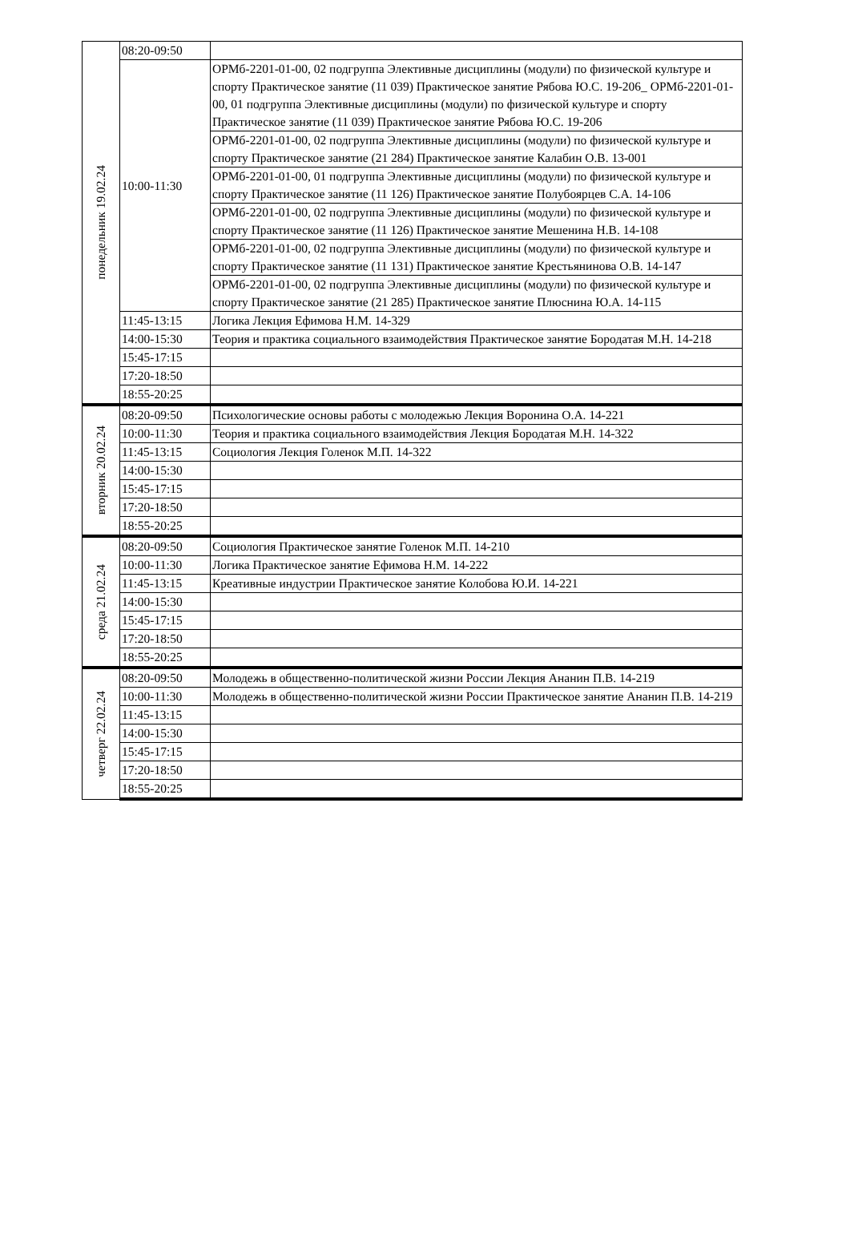| понедельник 19.02.24 | 08:20-09:50 | |
| | 10:00-11:30 | ОРМб-2201-01-00, 02 подгруппа Элективные дисциплины (модули) по физической культуре и спорту Практическое занятие (11 039) Практическое занятие Рябова Ю.С. 19-206_ ОРМб-2201-01-00, 01 подгруппа Элективные дисциплины (модули) по физической культуре и спорту Практическое занятие (11 039) Практическое занятие Рябова Ю.С. 19-206 |
| | | ОРМб-2201-01-00, 02 подгруппа Элективные дисциплины (модули) по физической культуре и спорту Практическое занятие (21 284) Практическое занятие Калабин О.В. 13-001 |
| | | ОРМб-2201-01-00, 01 подгруппа Элективные дисциплины (модули) по физической культуре и спорту Практическое занятие (11 126) Практическое занятие Полубоярцев С.А. 14-106 |
| | | ОРМб-2201-01-00, 02 подгруппа Элективные дисциплины (модули) по физической культуре и спорту Практическое занятие (11 126) Практическое занятие Мешенина Н.В. 14-108 |
| | | ОРМб-2201-01-00, 02 подгруппа Элективные дисциплины (модули) по физической культуре и спорту Практическое занятие (11 131) Практическое занятие Крестьянинова О.В. 14-147 |
| | | ОРМб-2201-01-00, 02 подгруппа Элективные дисциплины (модули) по физической культуре и спорту Практическое занятие (21 285) Практическое занятие Плюснина Ю.А. 14-115 |
| | 11:45-13:15 | Логика Лекция Ефимова Н.М. 14-329 |
| | 14:00-15:30 | Теория и практика социального взаимодействия Практическое занятие Бородатая М.Н. 14-218 |
| | 15:45-17:15 | |
| | 17:20-18:50 | |
| | 18:55-20:25 | |
| вторник 20.02.24 | 08:20-09:50 | Психологические основы работы с молодежью Лекция Воронина О.А. 14-221 |
| | 10:00-11:30 | Теория и практика социального взаимодействия Лекция Бородатая М.Н. 14-322 |
| | 11:45-13:15 | Социология Лекция Голенок М.П. 14-322 |
| | 14:00-15:30 | |
| | 15:45-17:15 | |
| | 17:20-18:50 | |
| | 18:55-20:25 | |
| среда 21.02.24 | 08:20-09:50 | Социология Практическое занятие Голенок М.П. 14-210 |
| | 10:00-11:30 | Логика Практическое занятие Ефимова Н.М. 14-222 |
| | 11:45-13:15 | Креативные индустрии Практическое занятие Колобова Ю.И. 14-221 |
| | 14:00-15:30 | |
| | 15:45-17:15 | |
| | 17:20-18:50 | |
| | 18:55-20:25 | |
| четверг 22.02.24 | 08:20-09:50 | Молодежь в общественно-политической жизни России Лекция Ананин П.В. 14-219 |
| | 10:00-11:30 | Молодежь в общественно-политической жизни России Практическое занятие Ананин П.В. 14-219 |
| | 11:45-13:15 | |
| | 14:00-15:30 | |
| | 15:45-17:15 | |
| | 17:20-18:50 | |
| | 18:55-20:25 | |